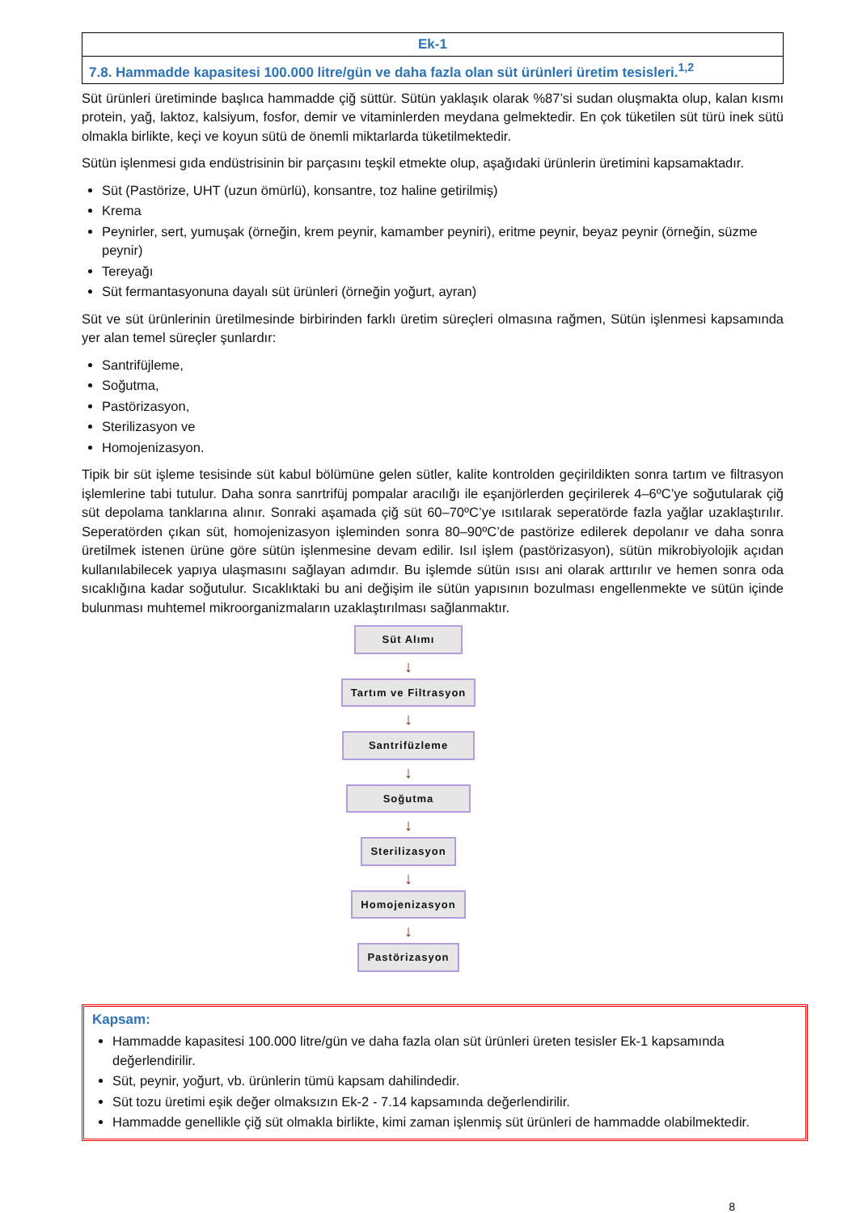| Ek-1 |
| 7.8. Hammadde kapasitesi 100.000 litre/gün ve daha fazla olan süt ürünleri üretim tesisleri.<sup>1,2</sup> |
Süt ürünleri üretiminde başlıca hammadde çiğ süttür. Sütün yaklaşık olarak %87’si sudan oluşmakta olup, kalan kısmı protein, yağ, laktoz, kalsiyum, fosfor, demir ve vitaminlerden meydana gelmektedir. En çok tüketilen süt türü inek sütü olmakla birlikte, keçi ve koyun sütü de önemli miktarlarda tüketilmektedir.
Sütün işlenmesi gıda endüstrisinin bir parçasını teşkil etmekte olup, aşağıdaki ürünlerin üretimini kapsamaktadır.
Süt (Pastörize, UHT (uzun ömürlü), konsantre, toz haline getirilmiş)
Krema
Peynirler, sert, yumuşak (örneğin, krem peynir, kamamber peyniri), eritme peynir, beyaz peynir (örneğin, süzme peynir)
Tereyağı
Süt fermantasyonuna dayalı süt ürünleri (örneğin yoğurt, ayran)
Süt ve süt ürünlerinin üretilmesinde birbirinden farklı üretim süreçleri olmasına rağmen, Sütün işlenmesi kapsamında yer alan temel süreçler şunlardır:
Santrifüjleme,
Soğutma,
Pastörizasyon,
Sterilizasyon ve
Homojenizasyon.
Tipik bir süt işleme tesisinde süt kabul bölümüne gelen sütler, kalite kontrolden geçirildikten sonra tartım ve filtrasyon işlemlerine tabi tutulur. Daha sonra sanrtrifüj pompalar aracılığı ile eşanjörlerden geçirilerek 4–6ºC’ye soğutularak çiğ süt depolama tanklarına alınır. Sonraki aşamada çiğ süt 60–70ºC’ye ısıtılarak seperatörde fazla yağlar uzaklaştırılır. Seperatörden çıkan süt, homojenizasyon işleminden sonra 80–90ºC’de pastörize edilerek depolanır ve daha sonra üretilmek istenen ürüne göre sütün işlenmesine devam edilir. Isıl işlem (pastörizasyon), sütün mikrobiyolojik açıdan kullanılabilecek yapıya ulaşmasını sağlayan adımdır. Bu işlemde sütün ısısı ani olarak arttırılır ve hemen sonra oda sıcaklığına kadar soğutulur. Sıcaklıktaki bu ani değişim ile sütün yapısının bozulması engellenmekte ve sütün içinde bulunması muhtemel mikroorganizmaların uzaklaştırılması sağlanmaktır.
Süt Alımı
↓
Tartım ve Filtrasyon
↓
Santrifüzleme
↓
Soğutma
↓
Sterilizasyon
↓
Homojenizasyon
↓
Pastörizasyon
Kapsam:
Hammadde kapasitesi 100.000 litre/gün ve daha fazla olan süt ürünleri üreten tesisler Ek-1 kapsamında değerlendirilir.
Süt, peynir, yoğurt, vb. ürünlerin tümü kapsam dahilindedir.
Süt tozu üretimi eşik değer olmaksızın Ek-2 - 7.14 kapsamında değerlendirilir.
Hammadde genellikle çiğ süt olmakla birlikte, kimi zaman işlenmiş süt ürünleri de hammadde olabilmektedir.
8